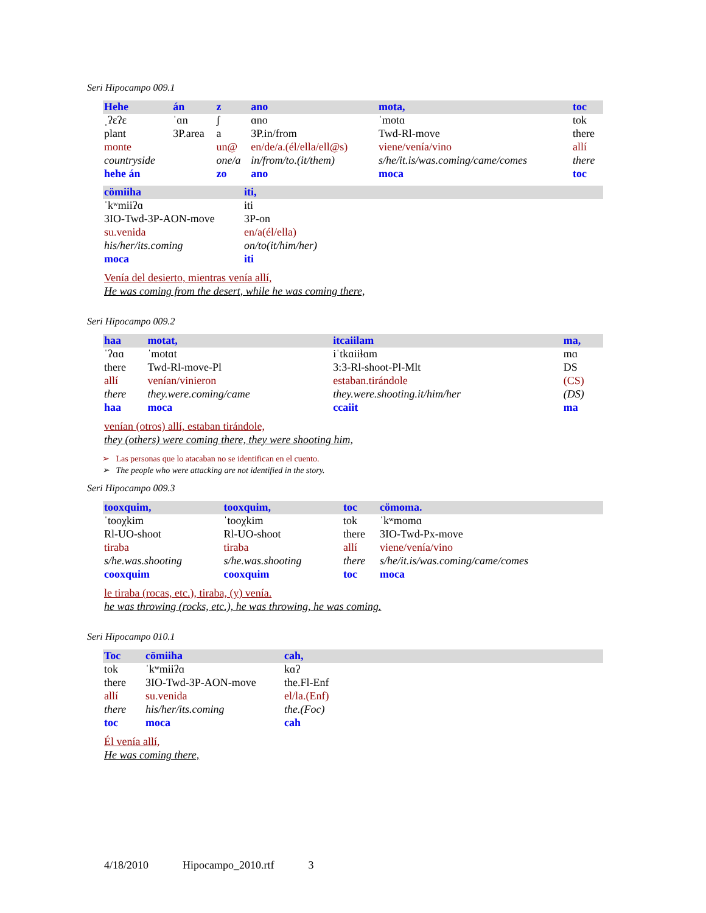Seri Hipocampo 009.1
| Hehe | án | z | ano | mota, | toc |
| ˌʔɛʔɛ | ˈɑn | ʃ | ɑno | ˈmotɑ | tok |
| plant | 3P.area | a | 3P.in/from | Twd-Rl-move | there |
| monte | | un@ | en/de/a.(él/ella/ell@s) | viene/venía/vino | allí |
| countryside | | one/a | in/from/to.(it/them) | s/he/it.is/was.coming/came/comes | there |
| hehe án | | zo | ano | moca | toc |
| cömiiha | iti, |
| ˈkʷmiiʔɑ | iti |
| 3IO-Twd-3P-AON-move | 3P-on |
| su.venida | en/a(él/ella) |
| his/her/its.coming | on/to(it/him/her) |
| moca | iti |
Venía del desierto, mientras venía allí,
He was coming from the desert, while he was coming there,
Seri Hipocampo 009.2
| haa | motat, | itcaiilam | ma, |
| ˈʔɑɑ | ˈmotɑt | iˈtkɑiiɬɑm | mɑ |
| there | Twd-Rl-move-Pl | 3:3-Rl-shoot-Pl-Mlt | DS |
| allí | venían/vinieron | estaban.tirándole | (CS) |
| there | they.were.coming/came | they.were.shooting.it/him/her | (DS) |
| haa | moca | ccaiit | ma |
venían (otros) allí, estaban tirándole,
they (others) were coming there, they were shooting him,
➢ Las personas que lo atacaban no se identifican en el cuento.
➢ The people who were attacking are not identified in the story.
Seri Hipocampo 009.3
| tooxquim, | tooxquim, | toc | cömoma. |
| ˈtooχkim | ˈtooχkim | tok | ˈkʷmomɑ |
| Rl-UO-shoot | Rl-UO-shoot | there | 3IO-Twd-Px-move |
| tiraba | tiraba | allí | viene/venía/vino |
| s/he.was.shooting | s/he.was.shooting | there | s/he/it.is/was.coming/came/comes |
| cooxquim | cooxquim | toc | moca |
le tiraba (rocas, etc.), tiraba, (y) venía.
he was throwing (rocks, etc.), he was throwing, he was coming.
Seri Hipocampo 010.1
| Toc | cömiiha | cah, |
| tok | ˈkʷmiiʔɑ | kɑʔ |
| there | 3IO-Twd-3P-AON-move | the.Fl-Enf |
| allí | su.venida | el/la.(Enf) |
| there | his/her/its.coming | the.(Foc) |
| toc | moca | cah |
Él venía allí,
He was coming there,
4/18/2010 Hipocampo_2010.rtf 3